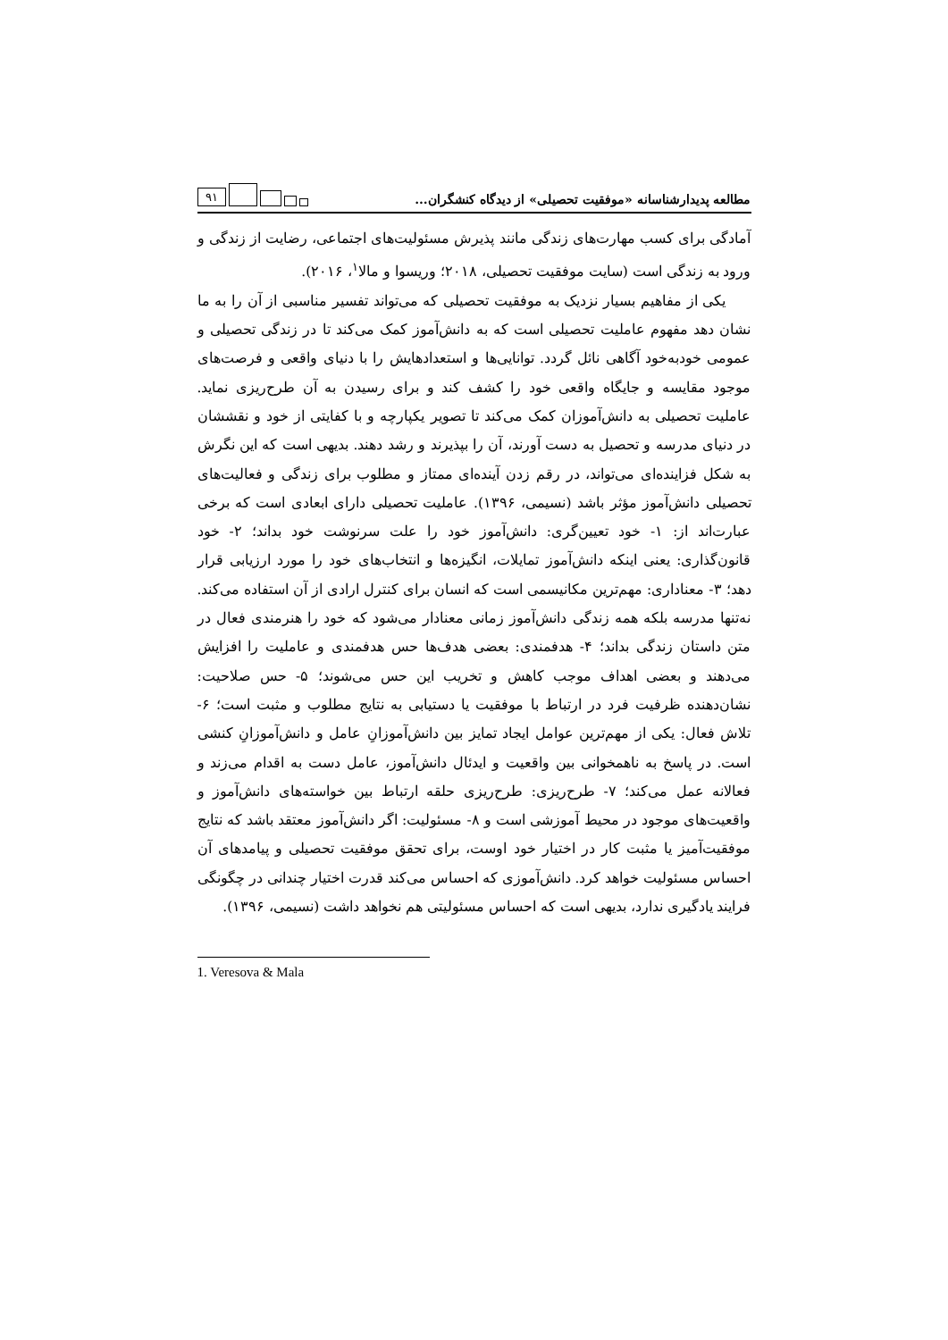مطالعه پدیدارشناسانه «موفقیت تحصیلی» از دیدگاه کنشگران...
۹۱
آمادگی برای کسب مهارت‌های زندگی مانند پذیرش مسئولیت‌های اجتماعی، رضایت از زندگی و ورود به زندگی است (سایت موفقیت تحصیلی، ۲۰۱۸؛ وریسوا و مالا<sup>۱</sup>، ۲۰۱۶).
یکی از مفاهیم بسیار نزدیک به موفقیت تحصیلی که می‌تواند تفسیر مناسبی از آن را به ما نشان دهد مفهوم عاملیت تحصیلی است که به دانش‌آموز کمک می‌کند تا در زندگی تحصیلی و عمومی خودبه‌خود آگاهی نائل گردد. توانایی‌ها و استعدادهایش را با دنیای واقعی و فرصت‌های موجود مقایسه و جایگاه واقعی خود را کشف کند و برای رسیدن به آن طرح‌ریزی نماید. عاملیت تحصیلی به دانش‌آموزان کمک می‌کند تا تصویر یکپارچه و با کفایتی از خود و نقششان در دنیای مدرسه و تحصیل به دست آورند، آن را بپذیرند و رشد دهند. بدیهی است که این نگرش به شکل فزاینده‌ای می‌تواند، در رقم زدن آینده‌ای ممتاز و مطلوب برای زندگی و فعالیت‌های تحصیلی دانش‌آموز مؤثر باشد (نسیمی، ۱۳۹۶). عاملیت تحصیلی دارای ابعادی است که برخی عبارت‌اند از: ۱- خود تعیین‌گری: دانش‌آموز خود را علت سرنوشت خود بداند؛ ۲- خود قانون‌گذاری: یعنی اینکه دانش‌آموز تمایلات، انگیزه‌ها و انتخاب‌های خود را مورد ارزیابی قرار دهد؛ ۳- معناداری: مهم‌ترین مکانیسمی است که انسان برای کنترل ارادی از آن استفاده می‌کند. نه‌تنها مدرسه بلکه همه زندگی دانش‌آموز زمانی معنادار می‌شود که خود را هنرمندی فعال در متن داستان زندگی بداند؛ ۴- هدفمندی: بعضی هدف‌ها حس هدفمندی و عاملیت را افزایش می‌دهند و بعضی اهداف موجب کاهش و تخریب این حس می‌شوند؛ ۵- حس صلاحیت: نشان‌دهنده ظرفیت فرد در ارتباط با موفقیت یا دستیابی به نتایج مطلوب و مثبت است؛ ۶- تلاش فعال: یکی از مهم‌ترین عوامل ایجاد تمایز بین دانش‌آموزانِ عامل و دانش‌آموزانِ کنشی است. در پاسخ به ناهمخوانی بین واقعیت و ایدئال دانش‌آموز، عامل دست به اقدام می‌زند و فعالانه عمل می‌کند؛ ۷- طرح‌ریزی: طرح‌ریزی حلقه ارتباط بین خواسته‌های دانش‌آموز و واقعیت‌های موجود در محیط آموزشی است و ۸- مسئولیت: اگر دانش‌آموز معتقد باشد که نتایج موفقیت‌آمیز یا مثبت کار در اختیار خود اوست، برای تحقق موفقیت تحصیلی و پیامدهای آن احساس مسئولیت خواهد کرد. دانش‌آموزی که احساس می‌کند قدرت اختیار چندانی در چگونگی فرایند یادگیری ندارد، بدیهی است که احساس مسئولیتی هم نخواهد داشت (نسیمی، ۱۳۹۶).
1. Veresova & Mala